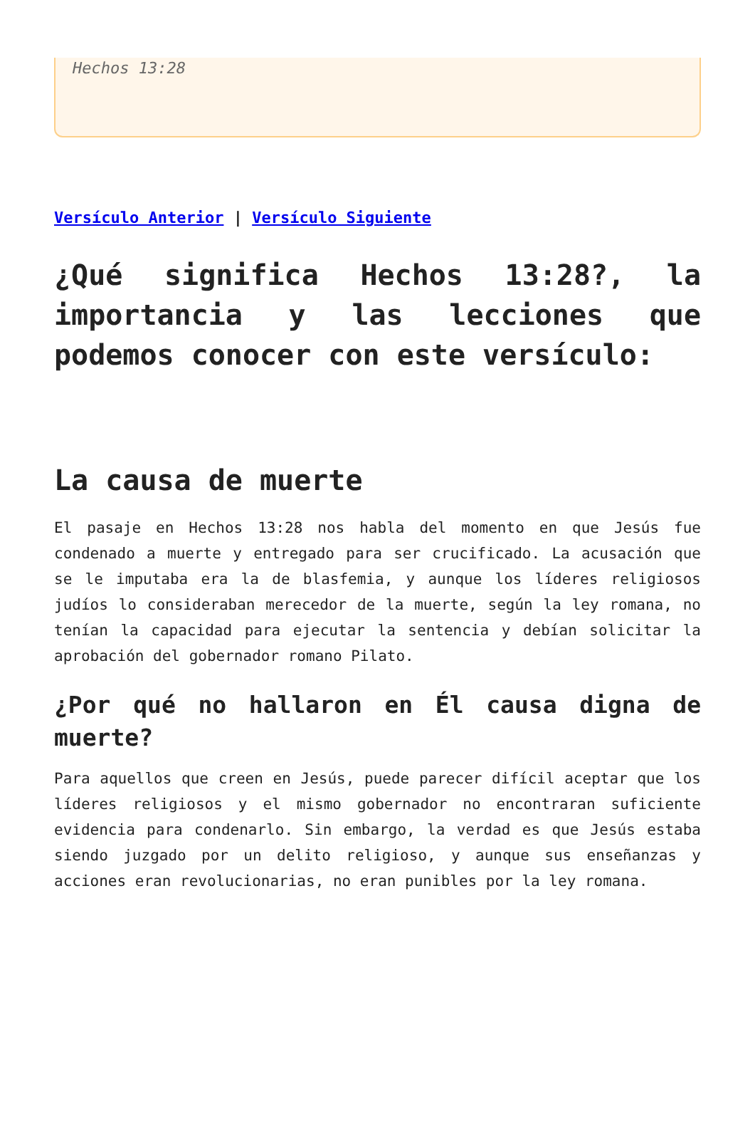Hechos 13:28
Versículo Anterior | Versículo Siguiente
¿Qué significa Hechos 13:28?, la importancia y las lecciones que podemos conocer con este versículo:
La causa de muerte
El pasaje en Hechos 13:28 nos habla del momento en que Jesús fue condenado a muerte y entregado para ser crucificado. La acusación que se le imputaba era la de blasfemia, y aunque los líderes religiosos judíos lo consideraban merecedor de la muerte, según la ley romana, no tenían la capacidad para ejecutar la sentencia y debían solicitar la aprobación del gobernador romano Pilato.
¿Por qué no hallaron en Él causa digna de muerte?
Para aquellos que creen en Jesús, puede parecer difícil aceptar que los líderes religiosos y el mismo gobernador no encontraran suficiente evidencia para condenarlo. Sin embargo, la verdad es que Jesús estaba siendo juzgado por un delito religioso, y aunque sus enseñanzas y acciones eran revolucionarias, no eran punibles por la ley romana.